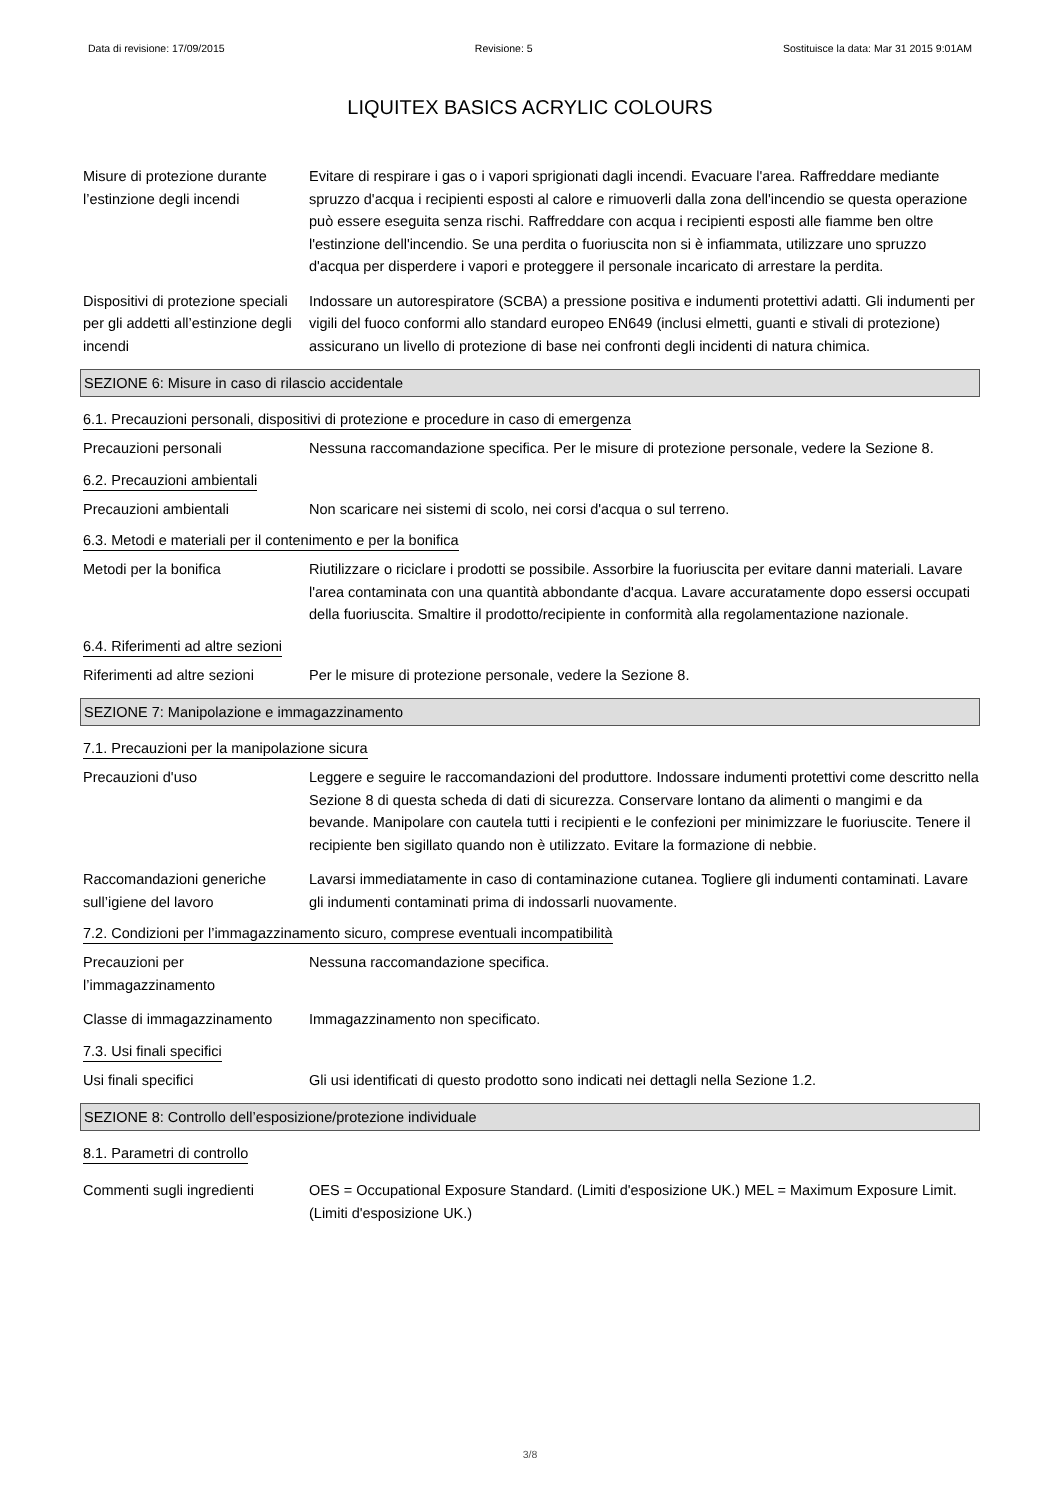Data di revisione: 17/09/2015 Revisione: 5 Sostituisce la data: Mar 31 2015 9:01AM
LIQUITEX BASICS ACRYLIC COLOURS
Misure di protezione durante l’estinzione degli incendi
Evitare di respirare i gas o i vapori sprigionati dagli incendi. Evacuare l'area. Raffreddare mediante spruzzo d'acqua i recipienti esposti al calore e rimuoverli dalla zona dell'incendio se questa operazione può essere eseguita senza rischi. Raffreddare con acqua i recipienti esposti alle fiamme ben oltre l'estinzione dell'incendio. Se una perdita o fuoriuscita non si è infiammata, utilizzare uno spruzzo d'acqua per disperdere i vapori e proteggere il personale incaricato di arrestare la perdita.
Dispositivi di protezione speciali per gli addetti all’estinzione degli incendi
Indossare un autorespiratore (SCBA) a pressione positiva e indumenti protettivi adatti. Gli indumenti per vigili del fuoco conformi allo standard europeo EN649 (inclusi elmetti, guanti e stivali di protezione) assicurano un livello di protezione di base nei confronti degli incidenti di natura chimica.
SEZIONE 6: Misure in caso di rilascio accidentale
6.1. Precauzioni personali, dispositivi di protezione e procedure in caso di emergenza
Precauzioni personali Nessuna raccomandazione specifica. Per le misure di protezione personale, vedere la Sezione 8.
6.2. Precauzioni ambientali
Precauzioni ambientali Non scaricare nei sistemi di scolo, nei corsi d'acqua o sul terreno.
6.3. Metodi e materiali per il contenimento e per la bonifica
Metodi per la bonifica Riutilizzare o riciclare i prodotti se possibile. Assorbire la fuoriuscita per evitare danni materiali. Lavare l'area contaminata con una quantità abbondante d'acqua. Lavare accuratamente dopo essersi occupati della fuoriuscita. Smaltire il prodotto/recipiente in conformità alla regolamentazione nazionale.
6.4. Riferimenti ad altre sezioni
Riferimenti ad altre sezioni
Per le misure di protezione personale, vedere la Sezione 8.
SEZIONE 7: Manipolazione e immagazzinamento
7.1. Precauzioni per la manipolazione sicura
Precauzioni d'uso Leggere e seguire le raccomandazioni del produttore. Indossare indumenti protettivi come descritto nella Sezione 8 di questa scheda di dati di sicurezza. Conservare lontano da alimenti o mangimi e da bevande. Manipolare con cautela tutti i recipienti e le confezioni per minimizzare le fuoriuscite. Tenere il recipiente ben sigillato quando non è utilizzato. Evitare la formazione di nebbie.
Raccomandazioni generiche sull’igiene del lavoro
Lavarsi immediatamente in caso di contaminazione cutanea. Togliere gli indumenti contaminati. Lavare gli indumenti contaminati prima di indossarli nuovamente.
7.2. Condizioni per l’immagazzinamento sicuro, comprese eventuali incompatibilità
Precauzioni per l’immagazzinamento
Nessuna raccomandazione specifica.
Classe di immagazzinamento
Immagazzinamento non specificato.
7.3. Usi finali specifici
Usi finali specifici Gli usi identificati di questo prodotto sono indicati nei dettagli nella Sezione 1.2.
SEZIONE 8: Controllo dell’esposizione/protezione individuale
8.1. Parametri di controllo
Commenti sugli ingredienti
OES = Occupational Exposure Standard. (Limiti d'esposizione UK.) MEL = Maximum Exposure Limit. (Limiti d'esposizione UK.)
3/8